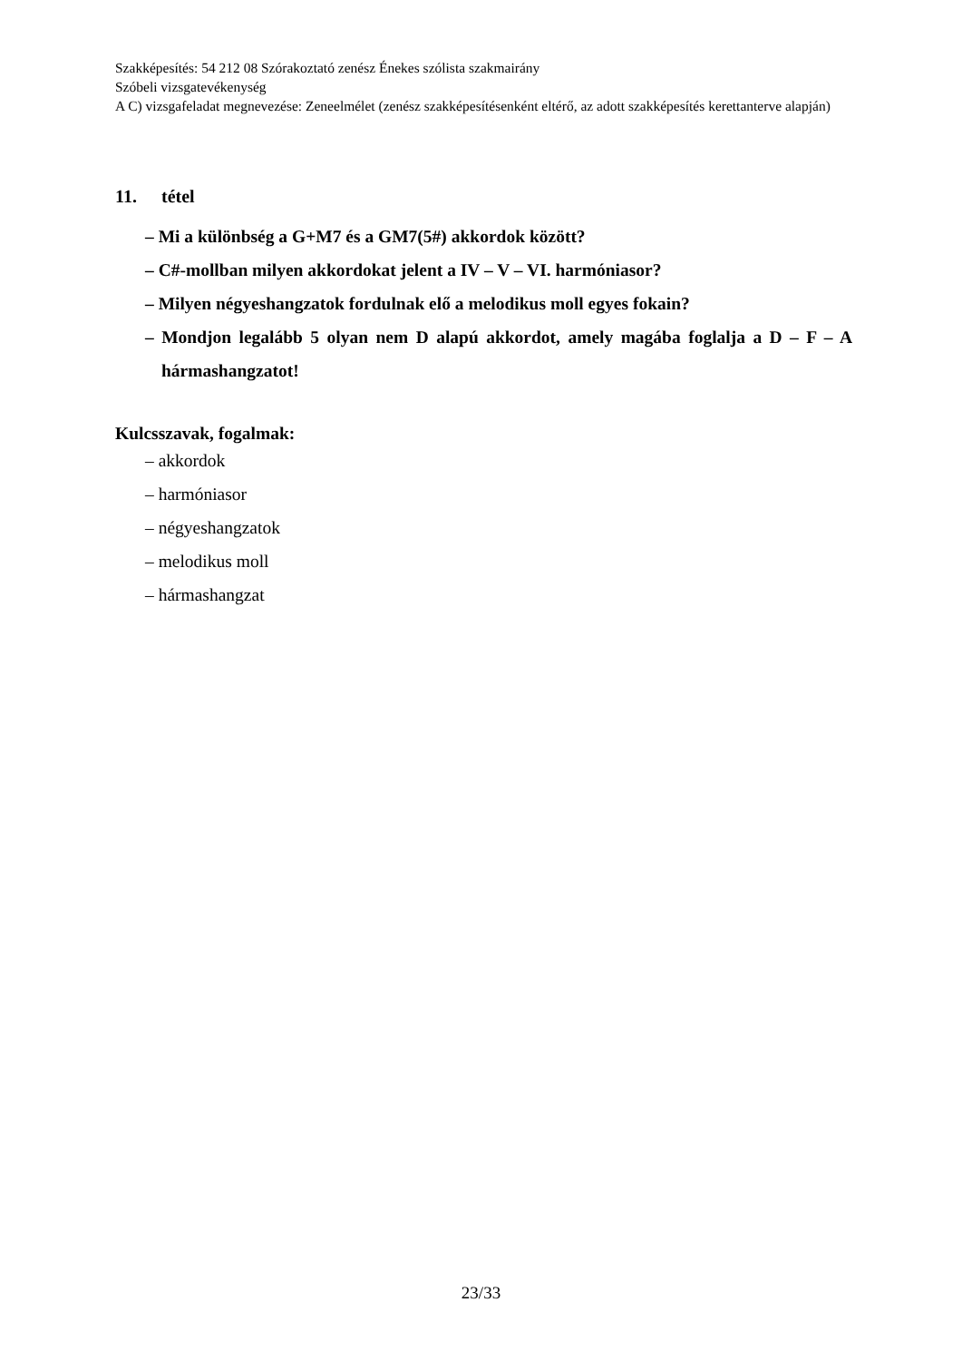Szakképesítés: 54 212 08 Szórakoztató zenész Énekes szólista szakmairány
Szóbeli vizsgatevékenység
A C) vizsgafeladat megnevezése: Zeneelmélet (zenész szakképesítésenként eltérő, az adott szakképesítés kerettanterve alapján)
11. tétel
– Mi a különbség a G+M7 és a GM7(5#) akkordok között?
– C#-mollban milyen akkordokat jelent a IV – V – VI. harmóniasor?
– Milyen négyeshangzatok fordulnak elő a melodikus moll egyes fokain?
– Mondjon legalább 5 olyan nem D alapú akkordot, amely magába foglalja a D – F – A hármashangzatot!
Kulcsszavak, fogalmak:
– akkordok
– harmóniasor
– négyeshangzatok
– melodikus moll
– hármashangzat
23/33